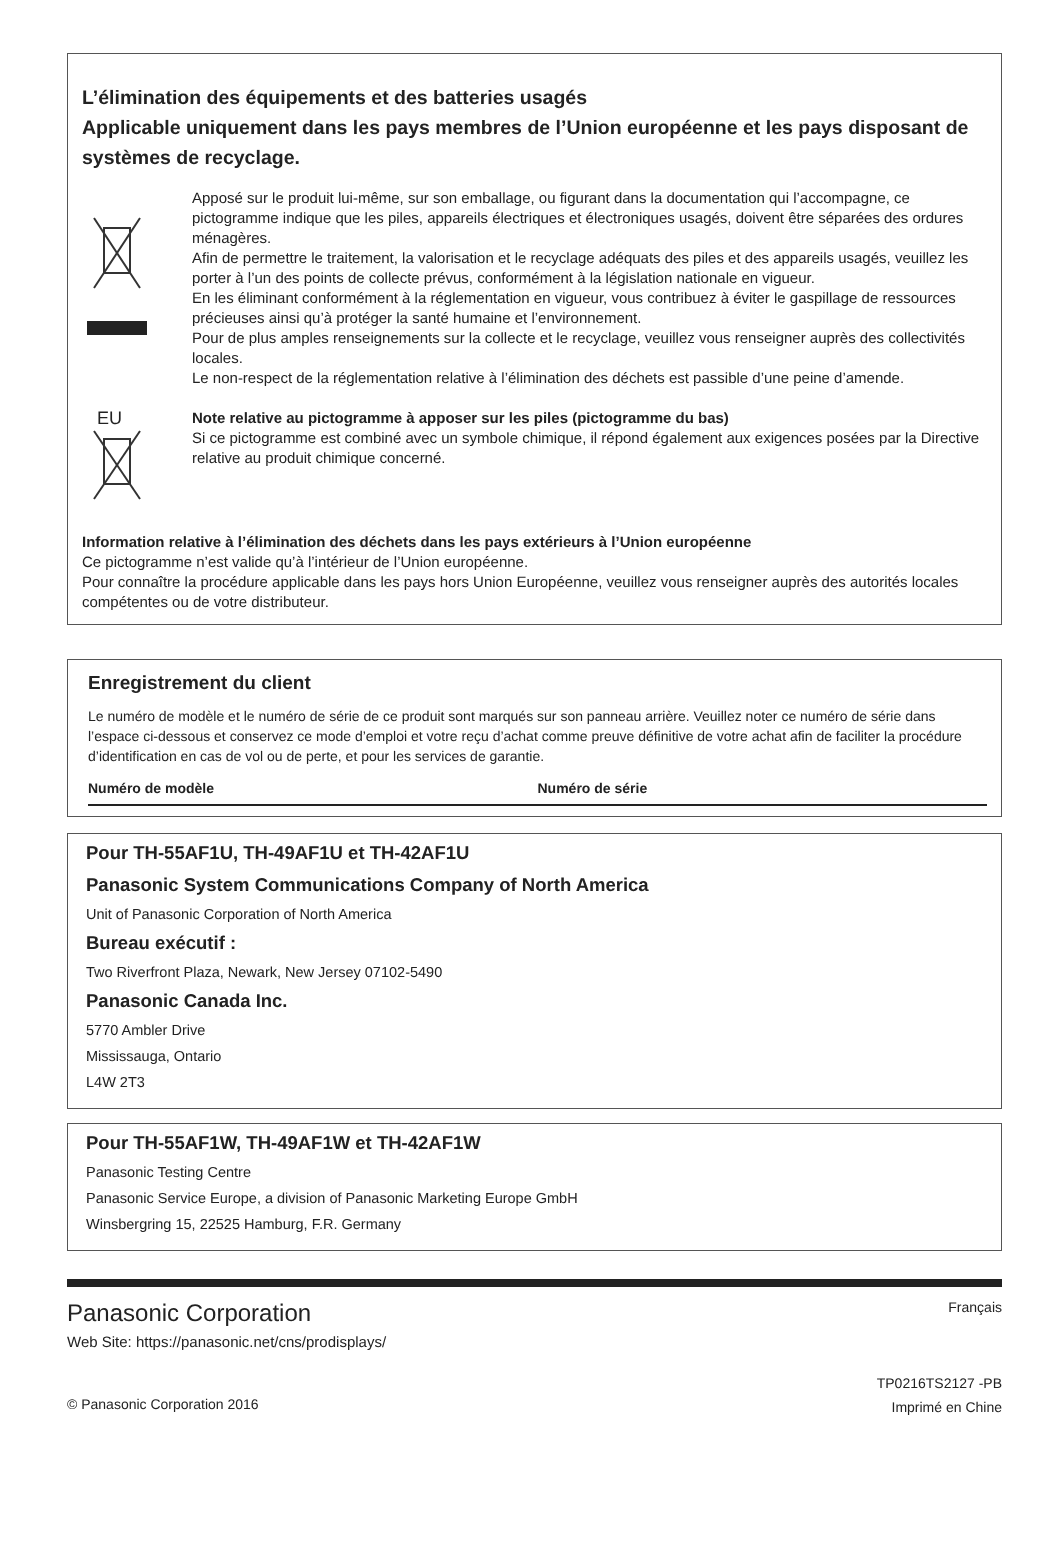L’élimination des équipements et des batteries usagés
Applicable uniquement dans les pays membres de l’Union européenne et les pays disposant de systèmes de recyclage.
Apposé sur le produit lui-même, sur son emballage, ou figurant dans la documentation qui l’accompagne, ce pictogramme indique que les piles, appareils électriques et électroniques usagés, doivent être séparées des ordures ménagères.
Afin de permettre le traitement, la valorisation et le recyclage adéquats des piles et des appareils usagés, veuillez les porter à l’un des points de collecte prévus, conformément à la législation nationale en vigueur.
En les éliminant conformément à la réglementation en vigueur, vous contribuez à éviter le gaspillage de ressources précieuses ainsi qu’à protéger la santé humaine et l’environnement.
Pour de plus amples renseignements sur la collecte et le recyclage, veuillez vous renseigner auprès des collectivités locales.
Le non-respect de la réglementation relative à l’élimination des déchets est passible d’une peine d’amende.
EU
Note relative au pictogramme à apposer sur les piles (pictogramme du bas)
Si ce pictogramme est combiné avec un symbole chimique, il répond également aux exigences posées par la Directive relative au produit chimique concerné.
Information relative à l’élimination des déchets dans les pays extérieurs à l’Union européenne
Ce pictogramme n’est valide qu’à l’intérieur de l’Union européenne.
Pour connaître la procédure applicable dans les pays hors Union Européenne, veuillez vous renseigner auprès des autorités locales compétentes ou de votre distributeur.
Enregistrement du client
Le numéro de modèle et le numéro de série de ce produit sont marqués sur son panneau arrière. Veuillez noter ce numéro de série dans l’espace ci-dessous et conservez ce mode d’emploi et votre reçu d’achat comme preuve définitive de votre achat afin de faciliter la procédure d’identification en cas de vol ou de perte, et pour les services de garantie.
Numéro de modèle Numéro de série
Pour TH-55AF1U, TH-49AF1U et TH-42AF1U
Panasonic System Communications Company of North America
Unit of Panasonic Corporation of North America
Bureau exécutif :
Two Riverfront Plaza, Newark, New Jersey 07102-5490
Panasonic Canada Inc.
5770 Ambler Drive
Mississauga, Ontario
L4W 2T3
Pour TH-55AF1W, TH-49AF1W et TH-42AF1W
Panasonic Testing Centre
Panasonic Service Europe, a division of Panasonic Marketing Europe GmbH
Winsbergring 15, 22525 Hamburg, F.R. Germany
Panasonic Corporation
Web Site: https://panasonic.net/cns/prodisplays/
© Panasonic Corporation 2016
Français
TP0216TS2127 -PB
Imprimé en Chine